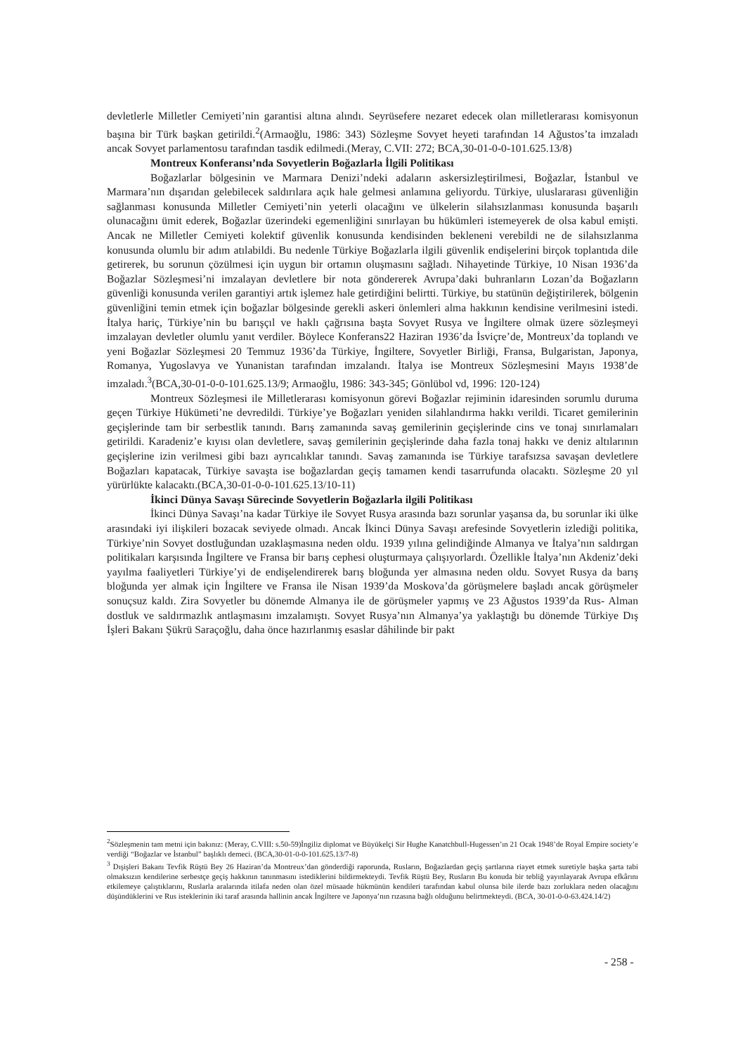devletlerle Milletler Cemiyeti’nin garantisi altına alındı. Seyrüsefere nezaret edecek olan milletlerarası komisyonun başına bir Türk başkan getirildi.<sup>2</sup>(Armaoğlu, 1986: 343) Sözleşme Sovyet heyeti tarafından 14 Ağustos’ta imzaladı ancak Sovyet parlamentosu tarafından tasdik edilmedi.(Meray, C.VII: 272; BCA,30-01-0-0-101.625.13/8)
Montreux Konferansı’nda Sovyetlerin Boğazlarla İlgili Politikası
Boğazlarlar bölgesinin ve Marmara Denizi’ndeki adaların askersizleştirilmesi, Boğazlar, İstanbul ve Marmara’nın dışarıdan gelebilecek saldırılara açık hale gelmesi anlamına geliyordu. Türkiye, uluslararası güvenliğin sağlanması konusunda Milletler Cemiyeti’nin yeterli olacağını ve ülkelerin silahsızlanması konusunda başarılı olunacağını ümit ederek, Boğazlar üzerindeki egemenliğini sınırlayan bu hükümleri istemeyerek de olsa kabul emişti. Ancak ne Milletler Cemiyeti kolektif güvenlik konusunda kendisinden bekleneni verebildi ne de silahsızlanma konusunda olumlu bir adım atılabildi. Bu nedenle Türkiye Boğazlarla ilgili güvenlik endişelerini birçok toplantıda dile getirerek, bu sorunun çözülmesi için uygun bir ortamın oluşmasını sağladı. Nihayetinde Türkiye, 10 Nisan 1936’da Boğazlar Sözleşmesi’ni imzalayan devletlere bir nota göndererek Avrupa’daki buhranların Lozan’da Boğazların güvenliği konusunda verilen garantiyi artık işlemez hale getirdiğini belirtti. Türkiye, bu statünün değiştirilerek, bölgenin güvenliğini temin etmek için boğazlar bölgesinde gerekli askeri önlemleri alma hakkının kendisine verilmesini istedi. İtalya hariç, Türkiye’nin bu barışçıl ve haklı çağrısına başta Sovyet Rusya ve İngiltere olmak üzere sözleşmeyi imzalayan devletler olumlu yanıt verdiler. Böylece Konferans22 Haziran 1936’da İsviçre’de, Montreux’da toplandı ve yeni Boğazlar Sözleşmesi 20 Temmuz 1936’da Türkiye, İngiltere, Sovyetler Birliği, Fransa, Bulgaristan, Japonya, Romanya, Yugoslavya ve Yunanistan tarafından imzalandı. İtalya ise Montreux Sözleşmesini Mayıs 1938’de imzaladı.<sup>3</sup>(BCA,30-01-0-0-101.625.13/9; Armaoğlu, 1986: 343-345; Gönlübol vd, 1996: 120-124)
Montreux Sözleşmesi ile Milletlerarası komisyonun görevi Boğazlar rejiminin idaresinden sorumlu duruma geçen Türkiye Hükümeti’ne devredildi. Türkiye’ye Boğazları yeniden silahlandırma hakkı verildi. Ticaret gemilerinin geçişlerinde tam bir serbestlik tanındı. Barış zamanında savaş gemilerinin geçişlerinde cins ve tonaj sınırlamaları getirildi. Karadeniz’e kıyısı olan devletlere, savaş gemilerinin geçişlerinde daha fazla tonaj hakkı ve deniz altılarının geçişlerine izin verilmesi gibi bazı ayrıcalıklar tanındı. Savaş zamanında ise Türkiye tarafsızsa savaşan devletlere Boğazları kapatacak, Türkiye savaşta ise boğazlardan geçiş tamamen kendi tasarrufunda olacaktı. Sözleşme 20 yıl yürürlükte kalacaktı.(BCA,30-01-0-0-101.625.13/10-11)
İkinci Dünya Savaşı Sürecinde Sovyetlerin Boğazlarla ilgili Politikası
İkinci Dünya Savaşı’na kadar Türkiye ile Sovyet Rusya arasında bazı sorunlar yaşansa da, bu sorunlar iki ülke arasındaki iyi ilişkileri bozacak seviyede olmadı. Ancak İkinci Dünya Savaşı arefesinde Sovyetlerin izlediği politika, Türkiye’nin Sovyet dostluğundan uzaklaşmasına neden oldu. 1939 yılına gelindiğinde Almanya ve İtalya’nın saldırgan politikaları karşısında İngiltere ve Fransa bir barış cephesi oluşturmaya çalışıyorlardı. Özellikle İtalya’nın Akdeniz’deki yayılma faaliyetleri Türkiye’yi de endişelendirerek barış bloğunda yer almasına neden oldu. Sovyet Rusya da barış bloğunda yer almak için İngiltere ve Fransa ile Nisan 1939’da Moskova’da görüşmelere başladı ancak görüşmeler sonuçsuz kaldı. Zira Sovyetler bu dönemde Almanya ile de görüşmeler yapmış ve 23 Ağustos 1939’da Rus- Alman dostluk ve saldırmazlık antlaşmasını imzalamıştı. Sovyet Rusya’nın Almanya’ya yaklaştığı bu dönemde Türkiye Dış İşleri Bakanı Şükrü Saraçoğlu, daha önce hazırlanmış esaslar dâhilinde bir pakt
<sup>2</sup> Sözleşmenin tam metni için bakınız: (Meray, C.VIII: s.50-59)İngiliz diplomat ve Büyükelçi Sir Hughe Kanatchbull-Hugessen’ın 21 Ocak 1948’de Royal Empire society’e verdiği “Boğazlar ve İstanbul” başlıklı demeci. (BCA,30-01-0-0-101.625.13/7-8)
<sup>3</sup> Dışişleri Bakanı Tevfik Rüştü Bey 26 Haziran’da Montreux’dan gönderdiği raporunda, Rusların, Boğazlardan geçiş şartlarına riayet etmek suretiyle başka şarta tabi olmaksızın kendilerine serbestçe geçiş hakkının tanınmasını istediklerini bildirmekteydi. Tevfik Rüştü Bey, Rusların Bu konuda bir tebliğ yayınlayarak Avrupa efkârını etkilemeye çalıştıklarını, Ruslarla aralarında itilafa neden olan özel müsaade hükmünün kendileri tarafından kabul olunsa bile ilerde bazı zorluklara neden olacağını düşündüklerini ve Rus isteklerinin iki taraf arasında hallinin ancak İngiltere ve Japonya’nın rızasına bağlı olduğunu belirtmekteydi. (BCA, 30-01-0-0-63.424.14/2)
- 258 -